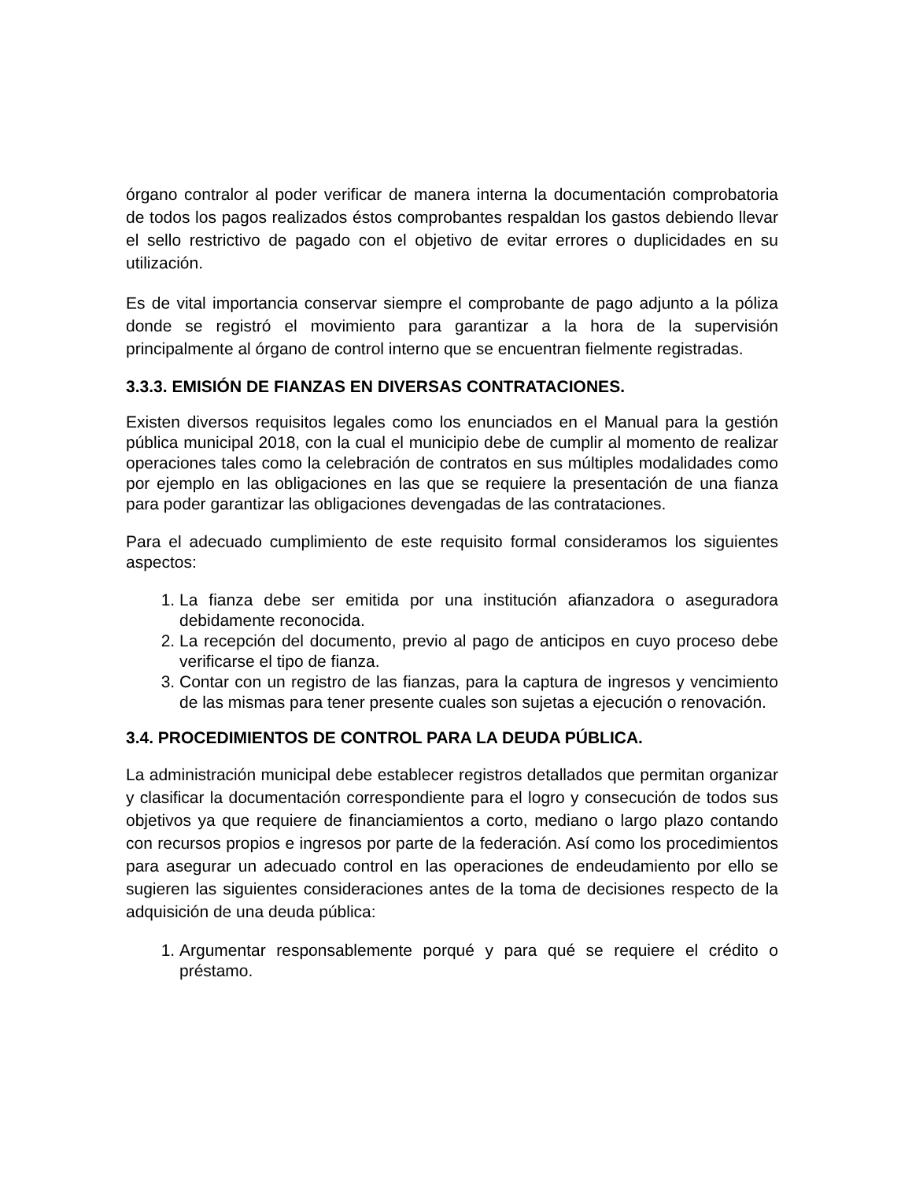órgano contralor al poder verificar de manera interna la documentación comprobatoria de todos los pagos realizados éstos comprobantes respaldan los gastos debiendo llevar el sello restrictivo de pagado con el objetivo de evitar errores o duplicidades en su utilización.
Es de vital importancia conservar siempre el comprobante de pago adjunto a la póliza donde se registró el movimiento para garantizar a la hora de la supervisión principalmente al órgano de control interno que se encuentran fielmente registradas.
3.3.3. EMISIÓN DE FIANZAS EN DIVERSAS CONTRATACIONES.
Existen diversos requisitos legales como los enunciados en el Manual para la gestión pública municipal 2018, con la cual el municipio debe de cumplir al momento de realizar operaciones tales como la celebración de contratos en sus múltiples modalidades como por ejemplo en las obligaciones en las que se requiere la presentación de una fianza para poder garantizar las obligaciones devengadas de las contrataciones.
Para el adecuado cumplimiento de este requisito formal consideramos los siguientes aspectos:
1. La fianza debe ser emitida por una institución afianzadora o aseguradora debidamente reconocida.
2. La recepción del documento, previo al pago de anticipos en cuyo proceso debe verificarse el tipo de fianza.
3. Contar con un registro de las fianzas, para la captura de ingresos y vencimiento de las mismas para tener presente cuales son sujetas a ejecución o renovación.
3.4. PROCEDIMIENTOS DE CONTROL PARA LA DEUDA PÚBLICA.
La administración municipal debe establecer registros detallados que permitan organizar y clasificar la documentación correspondiente para el logro y consecución de todos sus objetivos ya que requiere de financiamientos a corto, mediano o largo plazo contando con recursos propios e ingresos por parte de la federación. Así como los procedimientos para asegurar un adecuado control en las operaciones de endeudamiento por ello se sugieren las siguientes consideraciones antes de la toma de decisiones respecto de la adquisición de una deuda pública:
1. Argumentar responsablemente porqué y para qué se requiere el crédito o préstamo.